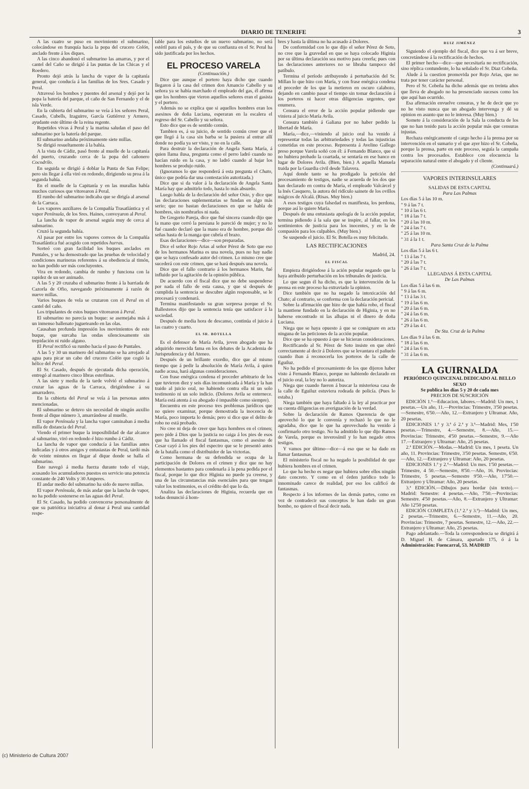DIARIO DE TENERIFE 3
A las cuatro se puso en movimiento el submarino, colocándose en franquía hacia la popa del crucero Colón, anclado frente á los diques.
A las cinco abandonó el submarino las amarras, y por el cantel del Caño se dirigió á las puntas de las Chicas y el Roedero.
Pronto dejó atrás la lancha de vapor de la capitanía general, que conducía á las familias de los Sres. Casado y Peral.
Atravesó los bombos y puentes del arsenal y dejó por la popa la batería del parque, el caño de San Fernando y el de isla Verde.
En la cubierta del submarino se veía á los señores Peral, Casado, Cubells, Izaguirre, García Gutiérrez y Armero, ayudante este último de la reina regente.
Repetidos vivas á Peral y la marina saludan el paso del submarino por la batería del parque.
El submarino andaba próximamente siete millas.
Se dirigió resueltamente á la bahía.
A la vista de Cádiz, pasó frente al muelle de la capitanía del puerto, cruzando cerca de la popa del cañonero Cocodrilo.
En seguida se dirigió á doblar la Punta de San Felipe; pero sin llegar á ella viró en redondo, dirigiendo su proa á la segunda bahía.
En el muelle de la Capitanía y en las murallas había muchos curiosos que vitorearon á Peral.
El rumbo del submarino indicaba que se dirigía al arsenal de la Carraca.
Los vapores auxiliares de la Compañía Trasatlántica y el vapor Península, de los Sres. Haines, convoyaron al Peral.
La lancha de vapor de arsenal seguía muy de cerca al submarino.
Cruzó la segunda bahía.
Al pasar por entre los vapores correos de la Compañía Trasatlántica fué acogido con repetidos hurras.
Sorteó con gran facilidad los buques anclados en Puntales, y se ha demostrado que las pruebas de velocidad y condiciones marineras referentes á su obediencia al timón, no han podido ser más concluyentes.
Vira en redondo, cambia de rumbo y funciona con la rapidez de un ser animado.
A las 5 y 20 cruzaba el submarino frente á la barriada de Cazorla de Ofio, navegando próximamente á razón de nueve millas.
Varios buques de vela se cruzaron con el Peral en el cantel del caño.
Los tripulantes de estos buques vitorearon á Peral.
El submarino no parecía un buque: se asemejaba más á un inmenso ballenato jugueteando en las olas.
Causaban profunda impresión los movimientos de este buque, que surcaba las ondas silenciosamente sin trepidación ni ruido alguno.
El Peral rectificó su rumbo hacia el paso de Puntales.
A las 5 y 30 un marinero del submarino se ha arrojado al agua para picar un cabo del crucero Colón que cogió la hélice del Peral.
El Sr. Casado, después de ejecutada dicha operación, entregó al marinero cinco libras esterlinas.
A las siete y media de la tarde volvió el submarino á cruzar las aguas de la Carraca, dirigiéndose á su amarradero.
En la cubierta del Peral se veía á las personas antes mencionadas.
El submarino se detuvo sin necesidad de ningún auxilio frente al dique número 3, amarrándose al muelle.
El vapor Península y la lancha vapor caminaban á media milla de distancia del Peral.
Viendo el primer buque la imposibilidad de dar alcance al submarino, viró en redondo é hizo rumbo á Cádiz.
La lancha de vapor que conducía á las familias antes indicadas y á otros amigos y entusiastas de Peral, tardó más de veinte minutos en llegar al dique donde se halla el submarino.
Este navegó á media fuerza durante todo el viaje, acusando los acumuladores puestos en servicio una potencia constante de 240 Volts y 30 Amperes.
El andar medio del submarino ha sido de nueve millas.
El vapor Península, de más andar que la lancha de vapor, no ha podido sostenerse en las aguas del Peral.
El Sr. Casado, ha podido convencerse personalmente de que su patriótica iniciativa al donar á Peral una cantidad respe-
table para los estudios de un nuevo submarino, no será estéril para el país, y de que su confianza en el Sr. Peral ha sido justificada por los hechos.
EL PROCESO VARELA
(Continuación.)
Dice que aunque el portero haya dicho que cuando llegaron á la casa del crimen don Amancio Cabello y su señora ya se había marchado el empleado del gas, él afirma que los hombres que vieron aquellos señores eran el gasista y el portero.
Además no se explica que si aquellos hombres eran los asesinos de doña Luciana, esperaran en la escalera el regreso del Sr. Cabello y su señora.
Esto dice que es de sentido común.
Tambien es, á su juicio, de sentido común creer que el que llegó á la casa sin barba se la pusiera al entrar allí donde no podía ya ser visto, y no en la calle.
Para destruir la declaración de Angela Santa María, á quien llama ilusa, pregunta como el perro ladró cuando no hacían ruido en la casa, y no ladró cuando al bajar los hombres se produjo ruido.
(Ignoramos lo que responderá á esta pregunta el Chato, único que podría dar una contestación autorizada.)
Dice que si da valor á la declaración de Angela Santa María hay que admitirlo todo, hasta lo más absurdo.
Luego habla de la declaración del señor Osio, y dice que las declaraciones suplementarias se fundan en algo más serio; que no bastan declaraciones en que se habla de hombres, sin nombrarlos ni nada.
De Gregorio Pareja, dice que fué sincera cuando dijo que la mano que cerró la persiana le pareció de mujer; y no lo fué cuando declaró que la mano era de hombre, porque dió señas hasta de la manga que cubría el brazo.
Esas declaraciones—dice—son preparadas.
Dice el señor Rojo Arias al señor Pérez de Soto que eso de los hermanos Marina es una novela, pues no hay nadie que se haya confesado autor del crimen. Lo mismo cree que sucederá con este crimen, que se hará después una novela.
Dice que el fallo contrario á los hermanos Marin, fué influido por la agitación de la opinión pública.
De acuerdo con el fiscal dice que no debe suspenderse por nada el fallo de esta causa, y que si después de cumplida la sentencia se descubre algún responsable, se le procesará y condenará.
Termina manifestando su gran sorpresa porque el Sr. Ballesteros dijo que la sentencia tenía que satisfacer á la sociedad.
Después de media hora de descanso, continúa el juicio á las cuatro y cuarto.
EL SR. BOTELLA
Es el defensor de María Avila, joven abogado que ha adquirido merecida fama en los debates de la Academia de Jurisprudencia y del Ateneo.
Después de un brillante exordio, dice que al mismo tiempo que á pedir la absolución de María Avila, á quien nadie acusa, hará algunas consideraciones.
Con frase enérgica condena el proceder arbitrario de los que tuvieron diez y seis días incomunicada á María y la han traido al juicio oral, no habiendo contra ella ni un solo testimonio ni un solo indicio. (Dolores Avila se enternece. María está atenta á su abogado é impasible como siempre).
Encuentra en este proceso tres problemas jurídicos que no quiere examinar, porque demostrada la inocencia de María, poco importa lo demás; pero si dice que el delito de robo no está probado.
No cree ni deja de creer que haya hombres en el crimen; pero pide á Dios que la justicia no caiga á los pies de esos que ha llamado el fiscal fantasmas, como el asesino de Cesar cayó á los pies del espectro que se le presentó antes de la batalla como el distribuidor de las victorias.
Como hermana de su defendida se ocupa de la participación de Dolores en el crimen y dice que no hay elementos bastantes para condenarla á la pena pedida por el fiscal, porque lo que dice Higinia no puede ya creerse, y una de las circunstancias más esenciales para que tengan valor los testimonios, es el crédito del que lo da.
Analiza las declaraciones de Higinia, recuerda que en todas denunció á hom-
bres y hasta la última no ha acusado á Dolores.
De conformidad con lo que dijo el señor Pérez de Soto, no cree que la gravedad en que se haya colocado Higinia por su última declaración sea motivo para creerla; pues con las declaraciones anteriores no se libraba tampoco del patíbulo.
Termina el período atribuyendo á perturbación del Sr. Millan lo que hizo con María, y con frase enérgica condena el proceder de los que la metieron en oscuro calabozo, dejando en cambio pasar el tiempo sin tomar declaración á los porteros ni hacer otras diligencias urgentes, que enumera.
Censura el error de la acción popular pidiendo que viniera al juicio María Avila.
Censura también á Galiana por no haber pedido la libertad de María.
María,—dice,—viniendo al juicio oral ha venido á representar todas las arbitrariedades y todas las injusticias cometidas en este proceso. Representa á Avelino Gallego preso porque Varela soñó con él: á Fernando Blanco, que si no hubiera probado la coartada, se sentaría en ese banco en lugar de Dolores Avila. (Bien, bien.) A aquella Manuela traida por la Guardia civil desde Talavera.
Aquí donde tanto se ha prodigado la petición del procesamiento de testigos, nadie se acuerda de los dos que han declarado en contra de María, el empleado Valcárcel y la Inés Casquero, la autora del ridículo sainete de los ovillos mágicos de Alcalá. (Risas. Muy bien.)
A esos testigos cuya falsedad es manifiesta, los perdona, porque así lo quiere María.
Después de una entusiasta apología de la acción popular, termina pidiendo á la sala que se inspire, al fallar, en los sentimientos de justicia para los inocentes, y en la de compasión para los culpables. (Muy bien.)
Se suspende el juicio. El Sr. Botella es muy felicitado.
LAS RECTIFICACIONES
Madrid, 24.
EL FISCAL
Empieza dirigiéndose á la ación popular negando que la haya atribuido perturbación en los tribunales de justicia.
Lo que segun él ha dicho, es que la intervención de la prensa en este proceso ha extraviado la opinion.
Dice también que no ha negado la intoxicación del Chato; al contrario, se conforma con la declaración pericial.
Sobre la afirmación que hizo de que había robo, el fiscal la mantiene fundado en la declaración de Higinia, y en no haberse encontrado ni las alhajas ni el dinero de doña Luciana.
Niega que se haya opuesto á que se consignare en acta ninguna de las peticiones de la acción popular.
Dice que se ha opuesto á que se hicieran consideraciones.
Rectificando al Sr. Pérez de Soto insiste en que obró correctamente al decir á Dolores que se levantara el pañuelo cuando iban á reconocerla los porteros de la calle de Eguiluz.
No ha pedido el procesamiento de los que dijeron haber visto á Fernando Blanco, porque no habiendo declarado en el juicio oral, la ley no lo autoriza.
Niega que cuando fueron á buscar la misteriosa casa de la calle de Eguiluz estuviera rodeada de policía. (Pues lo estaba.)
Niega también que haya faltado á la ley al practicar por su cuenta diligencias en averiguación de la verdad.
Sobre la declaración de Ramos Querencia de que aprovechó lo que le convenía y rechazó lo que no le agradaba, dice que lo que ha aprovechado ha venido á confirmarlo otro testigo. No ha admitido lo que dijo Ramos de Varela, porque es inverosímil y lo han negado otros testigos.
Y vamos por último—dice—á eso que se ha dado en llamar fantasmas.
El ministerio fiscal no ha negado la posibilidad de que hubiera hombres en el crimen.
Lo que ha hecho es negar que hubiera sobre ellos ningún dato concreto. Y como en el órden jurídico todo lo innominado carece de realidad, por eso los calificó de fantasmas.
Respecto á los informes de las demás partes, como en vez de contradecir sus conceptos le han dado un gran bombo, no quiere el fiscal decir nada.
RUIZ JIMÉNEZ
Siguiendo el ejemplo del fiscal, dice que va á ser breve, concretándose á la rectificación de hechos.
El primer hecho—dice—que necesitaría no rectificación, sino réplica contundente, lo ha señalado el Sr. Diaz Cobeña.
Alude á la cuestion promovida por Rojo Arias, que no trata por tener carácter personal.
Pero el Sr. Cobeña ha dicho además que en treinta años que lleva de abogado no ha presenciado sucesos como los que aquí han ocurrido.
Esa afirmación envuelve censuras, y he de decir que yo no he visto nunca que un abogado intervenga y dé su opinion en asunto que no le interesa. (Muy bien.)
Somete á la consideración de la Sala la conducta de los que no han tenido para la acción popular más que censuras injustas.
Rechaza enérgicamente el cargo hecho á la prensa por su intervención en el sumario y el que ayer hizo el Sr. Cobeña, porque la prensa, parte en este proceso, seguía la campaña contra los procesados. Establece con elocuencia la separación natural entre el abogado y el cliente.
(Continuará.)
VAPORES INTERINSULARES
SALIDAS DE ESTA CAPITAL
Para Las Palmas
Los días 5 á las 10 m.
" 9 á las 7 t.
" 10 á las 6 t.
" 18 á las 7 t.
" 20 á las 10 m.
" 24 á las 7 t.
" 25 á las 10 m.
" 31 á la 1 t.
Para Santa Cruz de la Palma
Los días 5 á las 6 t.
" 13 á las 7 t.
" 20 á las 7 t.
" 26 á las 7 t.
LLEGADAS Á ESTA CAPITAL
De Las Palmas
Los días 5 á las 6 m.
" 9 á las 6 m.
" 13 á las 3 t.
" 19 á las 6 m.
" 20 á las 6 m.
" 24 á las 6 m.
" 26 á las 6 m.
" 29 á las 4 t.
De Sta. Cruz de la Palma
Los días 9 á las 6 m.
" 18 á las 6 m.
" 24 á las 6 m.
" 31 á las 6 m.
LA GUIRNALDA
PERIÓDICO QUINCENAL DEDICADO AL BELLO SEXO
Se publica los días 5 y 20 de cada mes
PRECIOS DE SUSCRICIÓN
EDICIÓN 1.ª—Educacion, labores.—Madrid: Un mes, 1 pesetas.—Un año, 11.—Provincias: Trimestre, 3'50 pesetas.—Semestre, 6'50.—Año, 12.—Extranjero y Ultramar. Año, 20 pesetas.
EDICIONES 1.ª y 3.ª ó 2.ª y 3.ª—Madrid: Mes, 1'50 pesetas.—Trimestre, 4.—Semestre, 8.—Año, 15.—Provincias: Trimestre, 4'50 pesetas.—Semestre, 9.—Año 17.—Extranjero y Ultramar: Año, 25 pesetas.
2.ª EDICIÓN.—Modas.—Madrid: Un mes, 1 peseta. Un año, 11. Provincias: Trimestre, 3'50 pesetas. Semestre, 6'50.—Año, 12.—Extranjero y Ultramar: Año, 20 pesetas.
EDICIONES 1.ª y 2.ª—Madrid: Un mes. 1'50 pesetas.—Trimestre, 4 50.—Semestre, 8'50.—Año, 16. Provincias: Trimestre, 5 pesetas.—Semestre 9'50.—Año, 17'50.—Extranjero y Ultramar: Año, 20 pesetas.
3.ª EDICIÓN.—Dibujos para bordar (sin texto).—Madrid: Semestre: 4 pesetas.—Año, 7'50.—Provincias: Semestre. 4'50 pesetas.—Año, 8.—Extranjero y Ultramar: Año 12'50 pesetas.
EDICIÓN COMPLETA (1.ª 2.ª y 3.ª)—Madrid: Un mes, 2 pesetas.—Trimestre, 6.—Semestre, 11.—Año, 20. Provincias: Trimestre, 7 pesetas. Semestre, 12.—Año, 22.—Extranjero y Ultramar: Año, 25 pesetas.
Pago adelantado.—Toda la correspondencia se dirigirá á D. Miguel H. de Cámara, apartado 175, ó á la Administración: Fuencarral, 53. MADRID
(c) Ministerio de Cultura 2007